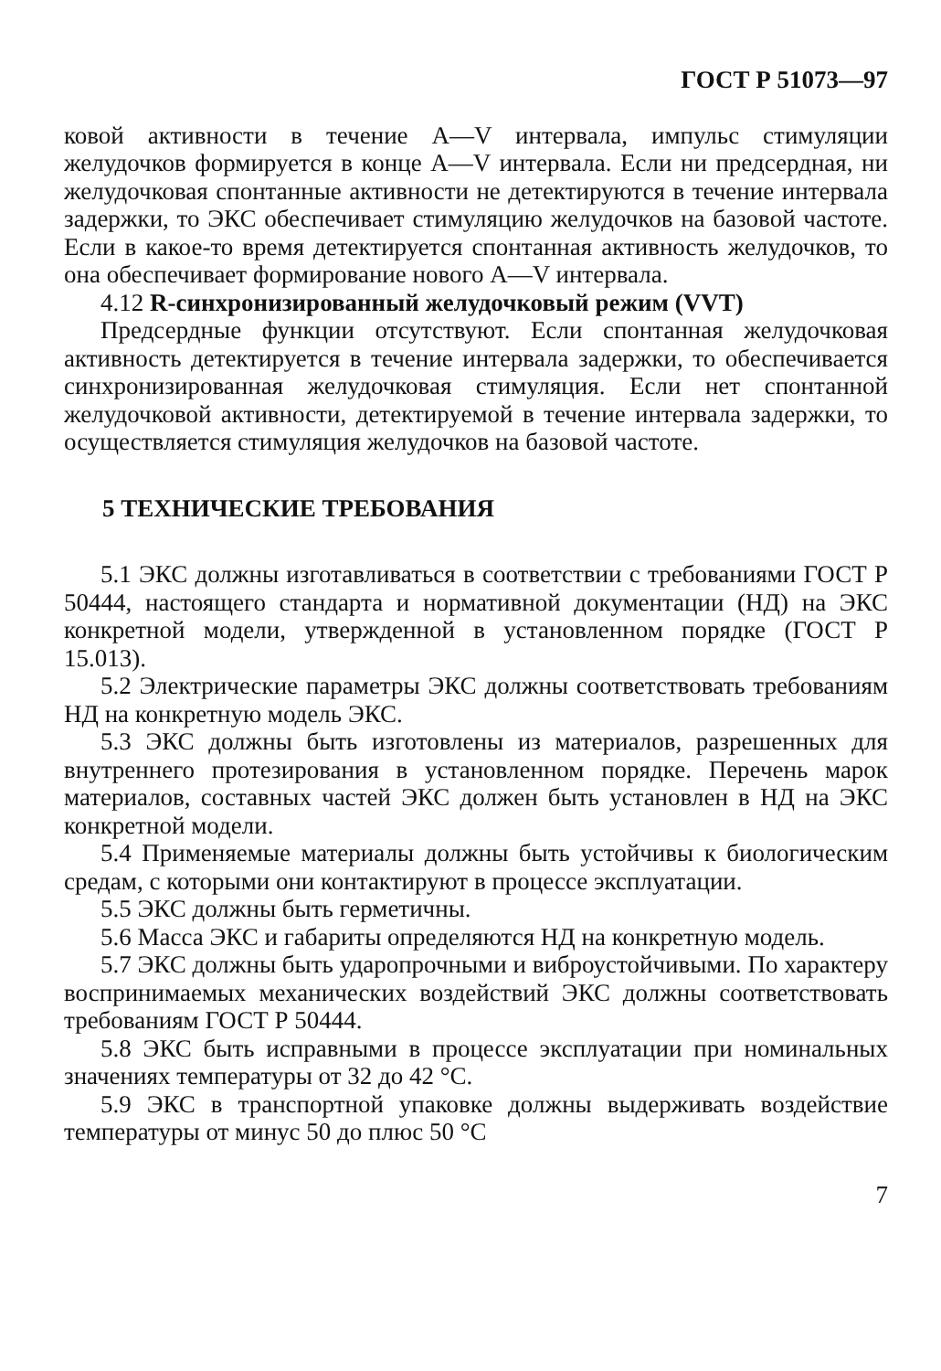ГОСТ Р 51073—97
ковой активности в течение А—V интервала, импульс стимуляции желудочков формируется в конце А—V интервала. Если ни предсердная, ни желудочковая спонтанные активности не детектируются в течение интервала задержки, то ЭКС обеспечивает стимуляцию желудочков на базовой частоте. Если в какое-то время детектируется спонтанная активность желудочков, то она обеспечивает формирование нового А—V интервала.
4.12 R-синхронизированный желудочковый режим (VVT)
Предсердные функции отсутствуют. Если спонтанная желудочковая активность детектируется в течение интервала задержки, то обеспечивается синхронизированная желудочковая стимуляция. Если нет спонтанной желудочковой активности, детектируемой в течение интервала задержки, то осуществляется стимуляция желудочков на базовой частоте.
5 ТЕХНИЧЕСКИЕ ТРЕБОВАНИЯ
5.1 ЭКС должны изготавливаться в соответствии с требованиями ГОСТ Р 50444, настоящего стандарта и нормативной документации (НД) на ЭКС конкретной модели, утвержденной в установленном порядке (ГОСТ Р 15.013).
5.2 Электрические параметры ЭКС должны соответствовать требованиям НД на конкретную модель ЭКС.
5.3 ЭКС должны быть изготовлены из материалов, разрешенных для внутреннего протезирования в установленном порядке. Перечень марок материалов, составных частей ЭКС должен быть установлен в НД на ЭКС конкретной модели.
5.4 Применяемые материалы должны быть устойчивы к биологическим средам, с которыми они контактируют в процессе эксплуатации.
5.5 ЭКС должны быть герметичны.
5.6 Масса ЭКС и габариты определяются НД на конкретную модель.
5.7 ЭКС должны быть ударопрочными и виброустойчивыми. По характеру воспринимаемых механических воздействий ЭКС должны соответствовать требованиям ГОСТ Р 50444.
5.8 ЭКС быть исправными в процессе эксплуатации при номинальных значениях температуры от 32 до 42 °С.
5.9 ЭКС в транспортной упаковке должны выдерживать воздействие температуры от минус 50 до плюс 50 °С
7